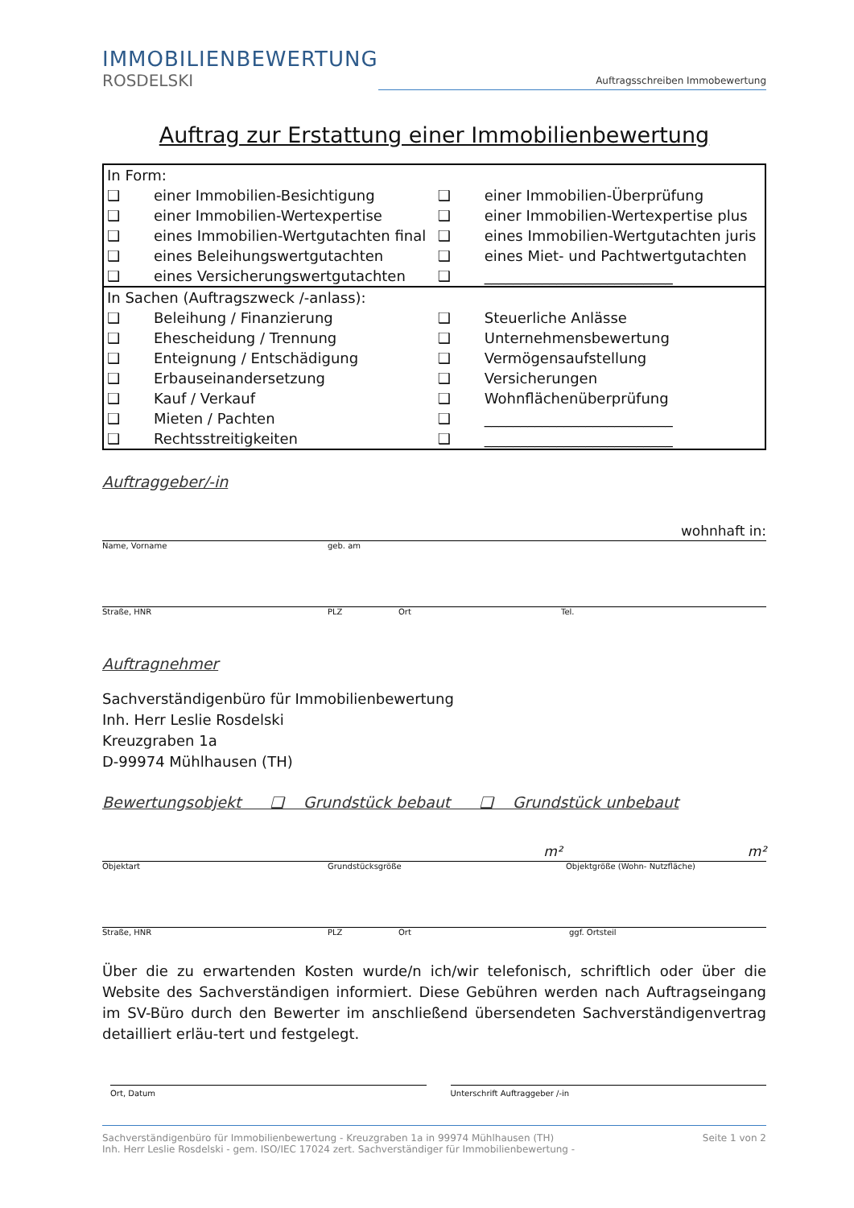IMMOBILIENBEWERTUNG
ROSDELSKI
Auftragsschreiben Immobewertung
Auftrag zur Erstattung einer Immobilienbewertung
| In Form: | | | |
| ❑ | einer Immobilien-Besichtigung | ❑ | einer Immobilien-Überprüfung |
| ❑ | einer Immobilien-Wertexpertise | ❑ | einer Immobilien-Wertexpertise plus |
| ❑ | eines Immobilien-Wertgutachten final | ❑ | eines Immobilien-Wertgutachten juris |
| ❑ | eines Beleihungswertgutachten | ❑ | eines Miet- und Pachtwertgutachten |
| ❑ | eines Versicherungswertgutachten | ❑ | __________________________ |
| In Sachen (Auftragszweck /-anlass): | | | |
| ❑ | Beleihung / Finanzierung | ❑ | Steuerliche Anlässe |
| ❑ | Ehescheidung / Trennung | ❑ | Unternehmensbewertung |
| ❑ | Enteignung / Entschädigung | ❑ | Vermögensaufstellung |
| ❑ | Erbauseinandersetzung | ❑ | Versicherungen |
| ❑ | Kauf / Verkauf | ❑ | Wohnflächenüberprüfung |
| ❑ | Mieten / Pachten | ❑ | __________________________ |
| ❑ | Rechtsstreitigkeiten | ❑ | __________________________ |
Auftraggeber/-in
wohnhaft in:
Name, Vorname geb. am
Straße, HNR PLZ Ort Tel.
Auftragnehmer
Sachverständigenbüro für Immobilienbewertung
Inh. Herr Leslie Rosdelski
Kreuzgraben 1a
D-99974 Mühlhausen (TH)
Bewertungsobjekt ❑ Grundstück bebaut ❑ Grundstück unbebaut
m² m²
Objektart Grundstücksgröße Objektgröße (Wohn- Nutzfläche)
Straße, HNR PLZ Ort ggf. Ortsteil
Über die zu erwartenden Kosten wurde/n ich/wir telefonisch, schriftlich oder über die Website des Sachverständigen informiert. Diese Gebühren werden nach Auftragseingang im SV-Büro durch den Bewerter im anschließend übersendeten Sachverständigenvertrag detailliert erläu-tert und festgelegt.
Ort, Datum Unterschrift Auftraggeber /-in
Sachverständigenbüro für Immobilienbewertung - Kreuzgraben 1a in 99974 Mühlhausen (TH)
Inh. Herr Leslie Rosdelski - gem. ISO/IEC 17024 zert. Sachverständiger für Immobilienbewertung -
Seite 1 von 2